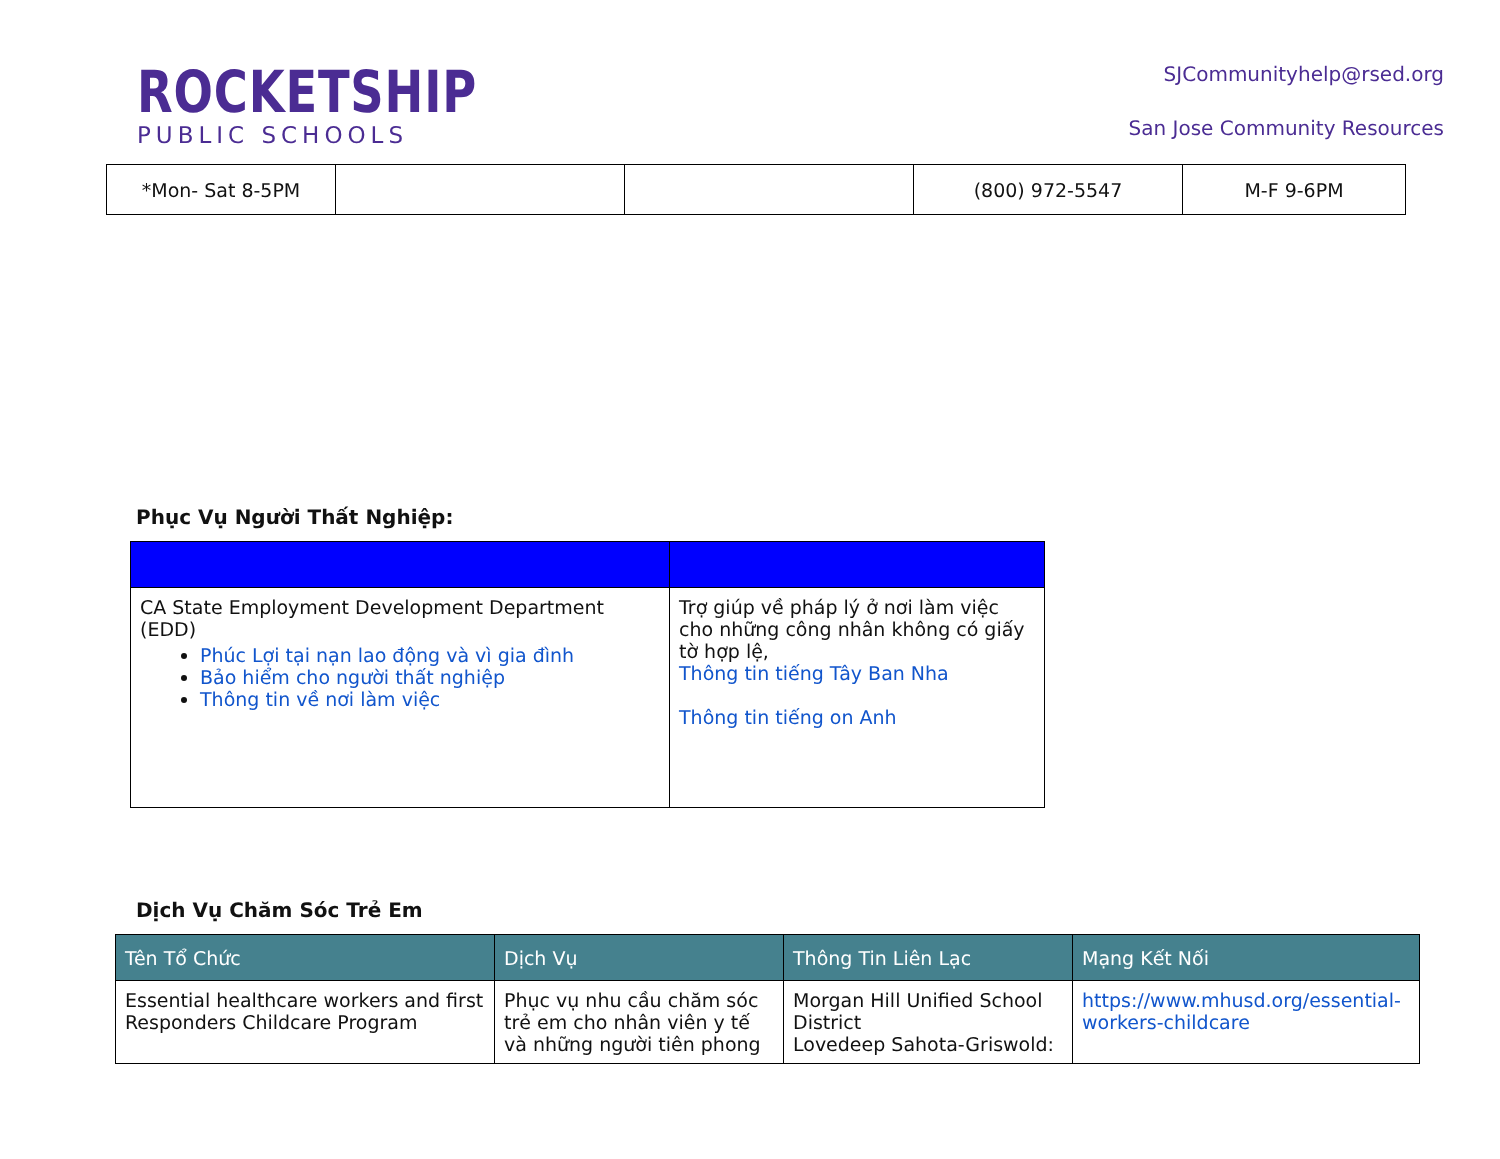ROCKETSHIP
PUBLIC SCHOOLS
SJCommunityhelp@rsed.org
San Jose Community Resources
| *Mon- Sat 8-5PM | | | (800) 972-5547 | M-F 9-6PM |
Phục Vụ Người Thất Nghiệp:
| CA State Employment Development Department (EDD) Phúc Lợi tại nạn lao động và vì gia đình Bảo hiểm cho người thất nghiệp Thông tin về nơi làm việc | Trợ giúp về pháp lý ở nơi làm việc cho những công nhân không có giấy tờ hợp lệ, Thông tin tiếng Tây Ban Nha Thông tin tiếng on Anh |
Dịch Vụ Chăm Sóc Trẻ Em
| Tên Tổ Chức | Dịch Vụ | Thông Tin Liên Lạc | Mạng Kết Nối |
| --- | --- | --- | --- |
| Essential healthcare workers and first Responders Childcare Program | Phục vụ nhu cầu chăm sóc trẻ em cho nhân viên y tế và những người tiên phong | Morgan Hill Unified School District Lovedeep Sahota-Griswold: | https://www.mhusd.org/essential-workers-childcare |